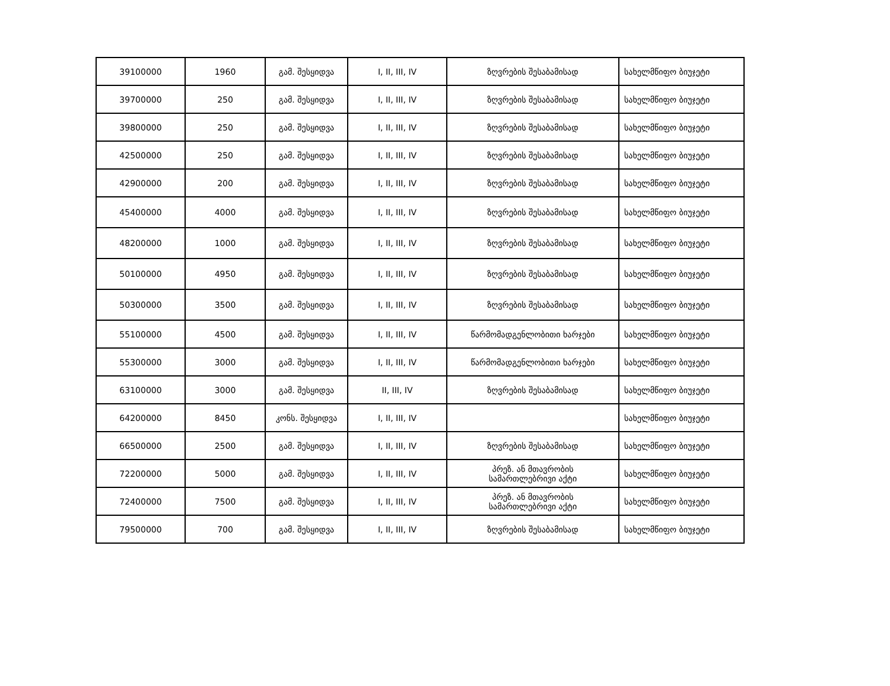| 39100000 | 1960 | გამ. შესყიდვა | I, II, III, IV | ზღვრების შესაბამისად | სახელმწიფო ბიუჯეტი |
| 39700000 | 250 | გამ. შესყიდვა | I, II, III, IV | ზღვრების შესაბამისად | სახელმწიფო ბიუჯეტი |
| 39800000 | 250 | გამ. შესყიდვა | I, II, III, IV | ზღვრების შესაბამისად | სახელმწიფო ბიუჯეტი |
| 42500000 | 250 | გამ. შესყიდვა | I, II, III, IV | ზღვრების შესაბამისად | სახელმწიფო ბიუჯეტი |
| 42900000 | 200 | გამ. შესყიდვა | I, II, III, IV | ზღვრების შესაბამისად | სახელმწიფო ბიუჯეტი |
| 45400000 | 4000 | გამ. შესყიდვა | I, II, III, IV | ზღვრების შესაბამისად | სახელმწიფო ბიუჯეტი |
| 48200000 | 1000 | გამ. შესყიდვა | I, II, III, IV | ზღვრების შესაბამისად | სახელმწიფო ბიუჯეტი |
| 50100000 | 4950 | გამ. შესყიდვა | I, II, III, IV | ზღვრების შესაბამისად | სახელმწიფო ბიუჯეტი |
| 50300000 | 3500 | გამ. შესყიდვა | I, II, III, IV | ზღვრების შესაბამისად | სახელმწიფო ბიუჯეტი |
| 55100000 | 4500 | გამ. შესყიდვა | I, II, III, IV | წარმომადგენლობითი ხარჯები | სახელმწიფო ბიუჯეტი |
| 55300000 | 3000 | გამ. შესყიდვა | I, II, III, IV | წარმომადგენლობითი ხარჯები | სახელმწიფო ბიუჯეტი |
| 63100000 | 3000 | გამ. შესყიდვა | II, III, IV | ზღვრების შესაბამისად | სახელმწიფო ბიუჯეტი |
| 64200000 | 8450 | კონს. შესყიდვა | I, II, III, IV | | სახელმწიფო ბიუჯეტი |
| 66500000 | 2500 | გამ. შესყიდვა | I, II, III, IV | ზღვრების შესაბამისად | სახელმწიფო ბიუჯეტი |
| 72200000 | 5000 | გამ. შესყიდვა | I, II, III, IV | პრეზ. ან მთავრობის სამართლებრივი აქტი | სახელმწიფო ბიუჯეტი |
| 72400000 | 7500 | გამ. შესყიდვა | I, II, III, IV | პრეზ. ან მთავრობის სამართლებრივი აქტი | სახელმწიფო ბიუჯეტი |
| 79500000 | 700 | გამ. შესყიდვა | I, II, III, IV | ზღვრების შესაბამისად | სახელმწიფო ბიუჯეტი |